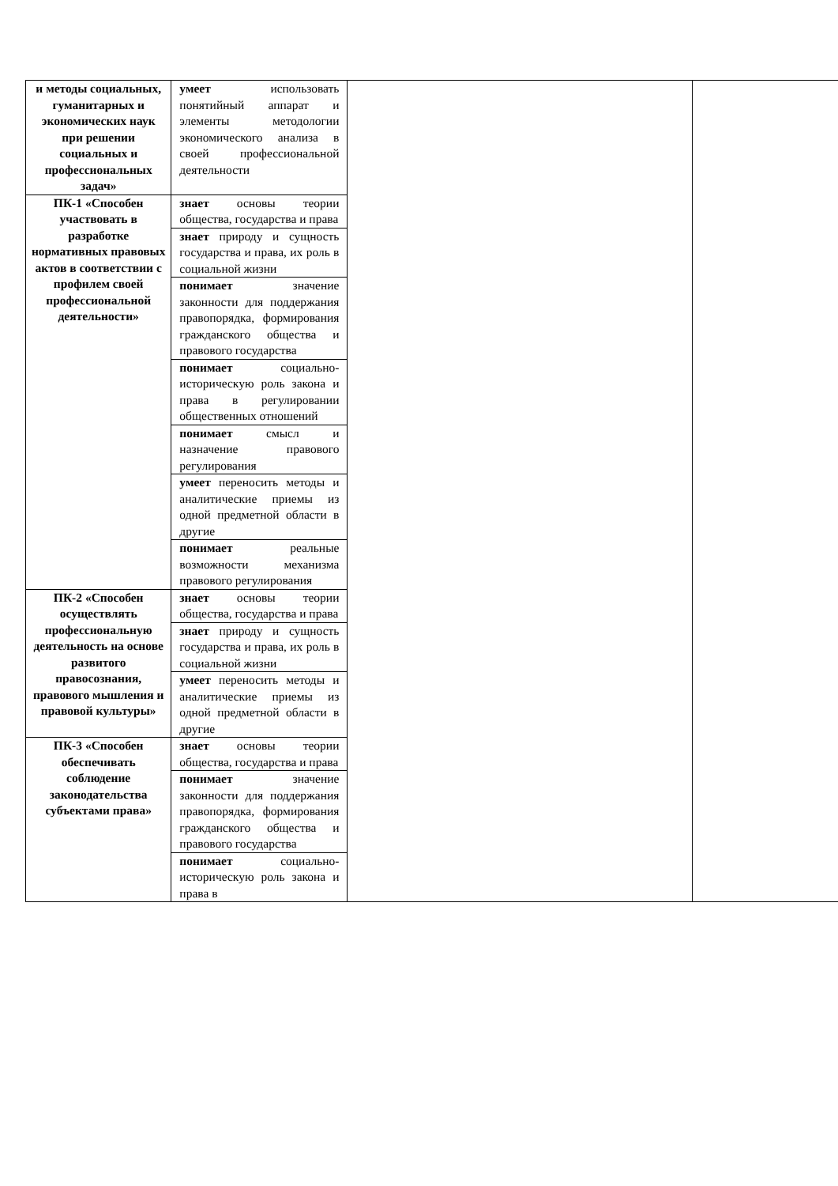| и методы социальных, гуманитарных и экономических наук при решении социальных и профессиональных задач» | умеет использовать понятийный аппарат и элементы методологии экономического анализа в своей профессиональной деятельности | | |
| ПК-1 «Способен участвовать в разработке нормативных правовых актов в соответствии с профилем своей профессиональной деятельности» | знает основы теории общества, государства и права | | |
| | знает природу и сущность государства и права, их роль в социальной жизни | | |
| | понимает значение законности для поддержания правопорядка, формирования гражданского общества и правового государства | | |
| | понимает социально-историческую роль закона и права в регулировании общественных отношений | | |
| | понимает смысл и назначение правового регулирования | | |
| | умеет переносить методы и аналитические приемы из одной предметной области в другие | | |
| | понимает реальные возможности механизма правового регулирования | | |
| ПК-2 «Способен осуществлять профессиональную деятельность на основе развитого правосознания, правового мышления и правовой культуры» | знает основы теории общества, государства и права | | |
| | знает природу и сущность государства и права, их роль в социальной жизни | | |
| | умеет переносить методы и аналитические приемы из одной предметной области в другие | | |
| ПК-3 «Способен обеспечивать соблюдение законодательства субъектами права» | знает основы теории общества, государства и права | | |
| | понимает значение законности для поддержания правопорядка, формирования гражданского общества и правового государства | | |
| | понимает социально-историческую роль закона и права в | | |